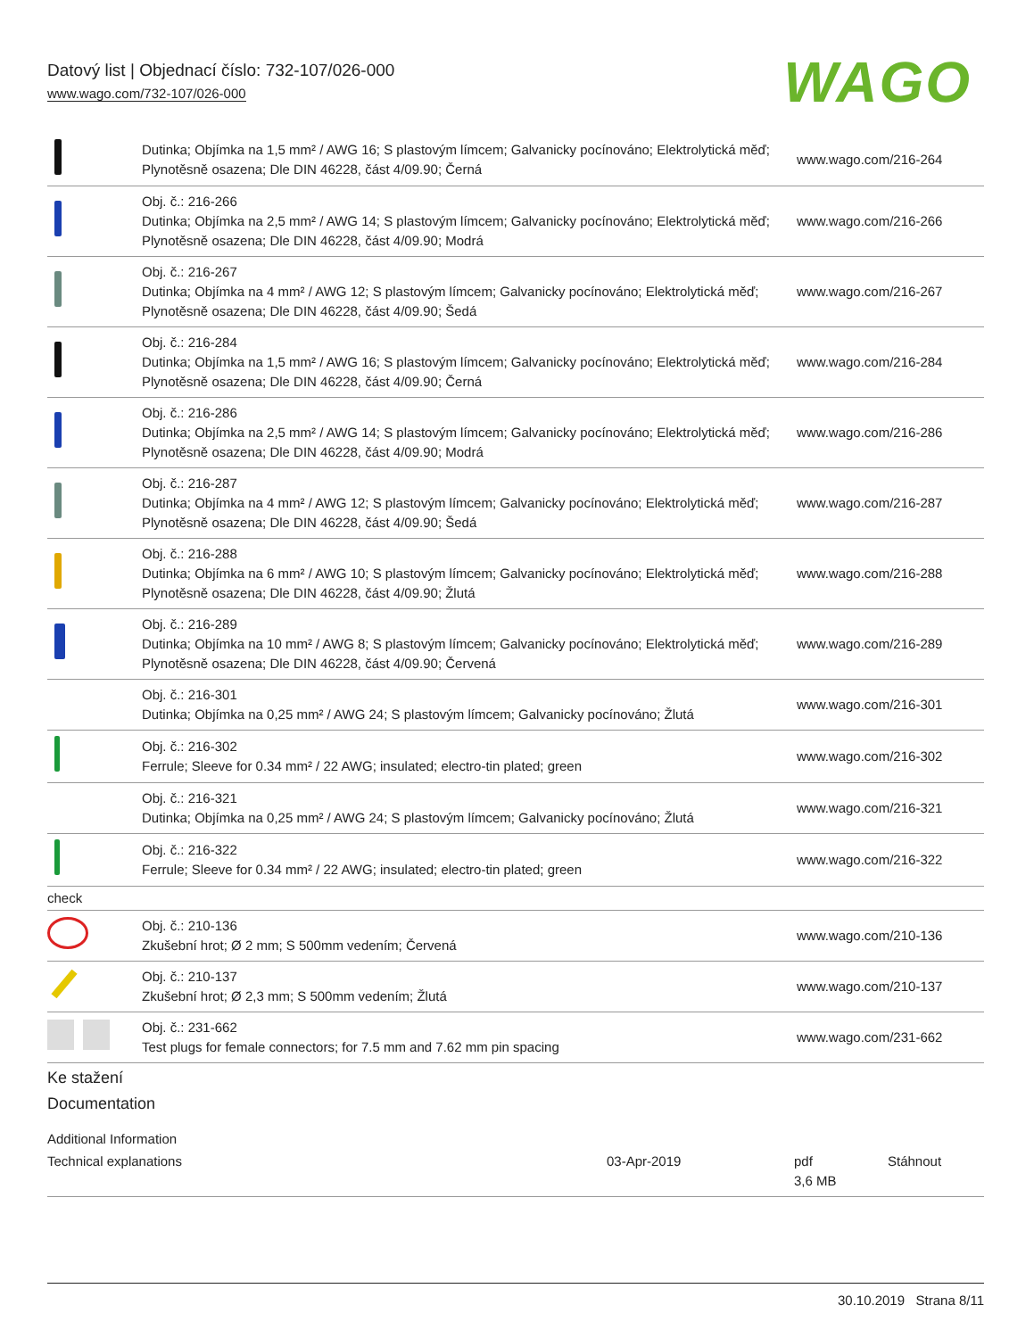Datový list | Objednací číslo: 732-107/026-000
www.wago.com/732-107/026-000
WAGO
| | Dutinka; Objímka na 1,5 mm² / AWG 16; S plastovým límcem; Galvanicky pocínováno; Elektrolytická měď; Plynotěsně osazena; Dle DIN 46228, část 4/09.90; Černá | www.wago.com/216-264 |
| | Obj. č.: 216-266 Dutinka; Objímka na 2,5 mm² / AWG 14; S plastovým límcem; Galvanicky pocínováno; Elektrolytická měď; Plynotěsně osazena; Dle DIN 46228, část 4/09.90; Modrá | www.wago.com/216-266 |
| | Obj. č.: 216-267 Dutinka; Objímka na 4 mm² / AWG 12; S plastovým límcem; Galvanicky pocínováno; Elektrolytická měď; Plynotěsně osazena; Dle DIN 46228, část 4/09.90; Šedá | www.wago.com/216-267 |
| | Obj. č.: 216-284 Dutinka; Objímka na 1,5 mm² / AWG 16; S plastovým límcem; Galvanicky pocínováno; Elektrolytická měď; Plynotěsně osazena; Dle DIN 46228, část 4/09.90; Černá | www.wago.com/216-284 |
| | Obj. č.: 216-286 Dutinka; Objímka na 2,5 mm² / AWG 14; S plastovým límcem; Galvanicky pocínováno; Elektrolytická měď; Plynotěsně osazena; Dle DIN 46228, část 4/09.90; Modrá | www.wago.com/216-286 |
| | Obj. č.: 216-287 Dutinka; Objímka na 4 mm² / AWG 12; S plastovým límcem; Galvanicky pocínováno; Elektrolytická měď; Plynotěsně osazena; Dle DIN 46228, část 4/09.90; Šedá | www.wago.com/216-287 |
| | Obj. č.: 216-288 Dutinka; Objímka na 6 mm² / AWG 10; S plastovým límcem; Galvanicky pocínováno; Elektrolytická měď; Plynotěsně osazena; Dle DIN 46228, část 4/09.90; Žlutá | www.wago.com/216-288 |
| | Obj. č.: 216-289 Dutinka; Objímka na 10 mm² / AWG 8; S plastovým límcem; Galvanicky pocínováno; Elektrolytická měď; Plynotěsně osazena; Dle DIN 46228, část 4/09.90; Červená | www.wago.com/216-289 |
| | Obj. č.: 216-301 Dutinka; Objímka na 0,25 mm² / AWG 24; S plastovým límcem; Galvanicky pocínováno; Žlutá | www.wago.com/216-301 |
| | Obj. č.: 216-302 Ferrule; Sleeve for 0.34 mm² / 22 AWG; insulated; electro-tin plated; green | www.wago.com/216-302 |
| | Obj. č.: 216-321 Dutinka; Objímka na 0,25 mm² / AWG 24; S plastovým límcem; Galvanicky pocínováno; Žlutá | www.wago.com/216-321 |
| | Obj. č.: 216-322 Ferrule; Sleeve for 0.34 mm² / 22 AWG; insulated; electro-tin plated; green | www.wago.com/216-322 |
| check | | |
| | Obj. č.: 210-136 Zkušební hrot; Ø 2 mm; S 500mm vedením; Červená | www.wago.com/210-136 |
| | Obj. č.: 210-137 Zkušební hrot; Ø 2,3 mm; S 500mm vedením; Žlutá | www.wago.com/210-137 |
| | Obj. č.: 231-662 Test plugs for female connectors; for 7.5 mm and 7.62 mm pin spacing | www.wago.com/231-662 |
Ke stažení
Documentation
Additional Information
Technical explanations 03-Apr-2019 pdf
3,6 MB
Stáhnout
30.10.2019 Strana 8/11